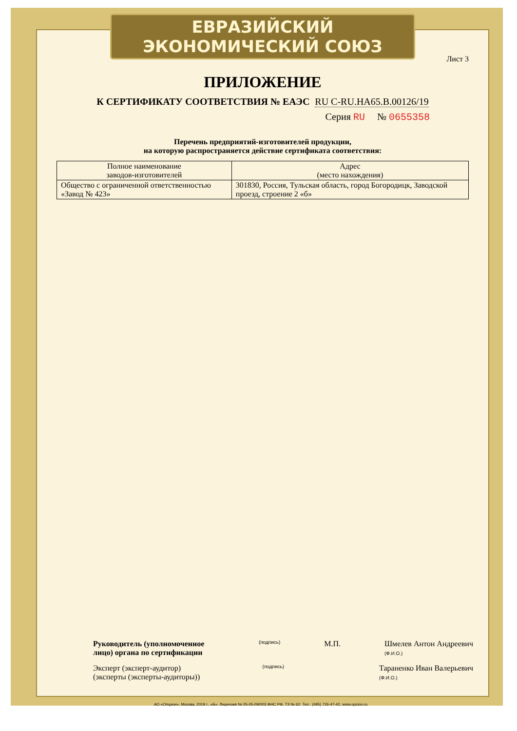ЕВРАЗИЙСКИЙ ЭКОНОМИЧЕСКИЙ СОЮЗ
Лист 3
ПРИЛОЖЕНИЕ
К СЕРТИФИКАТУ СООТВЕТСТВИЯ № ЕАЭС RU С-RU.НА65.В.00126/19
Серия RU № 0655358
Перечень предприятий-изготовителей продукции,
на которую распространяется действие сертификата соответствия:
| Полное наименование заводов-изготовителей | Адрес (место нахождения) |
| --- | --- |
| Общество с ограниченной ответственностью «Завод № 423» | 301830, Россия, Тульская область, город Богородицк, Заводской проезд, строение 2 «б» |
Руководитель (уполномоченное лицо) органа по сертификации
(подпись)
М.П. Шмелев Антон Андреевич
(Ф.И.О.)
Эксперт (эксперт-аудитор) (эксперты (эксперты-аудиторы))
(подпись)
Тараненко Иван Валерьевич
(Ф.И.О.)
АО «Опцион», Москва, 2019 г., «Б». Лицензия № 05-05-09/003 ФНС РФ, ТЗ № 62. Тел.: (495) 726-47-42, www.opcion.ru